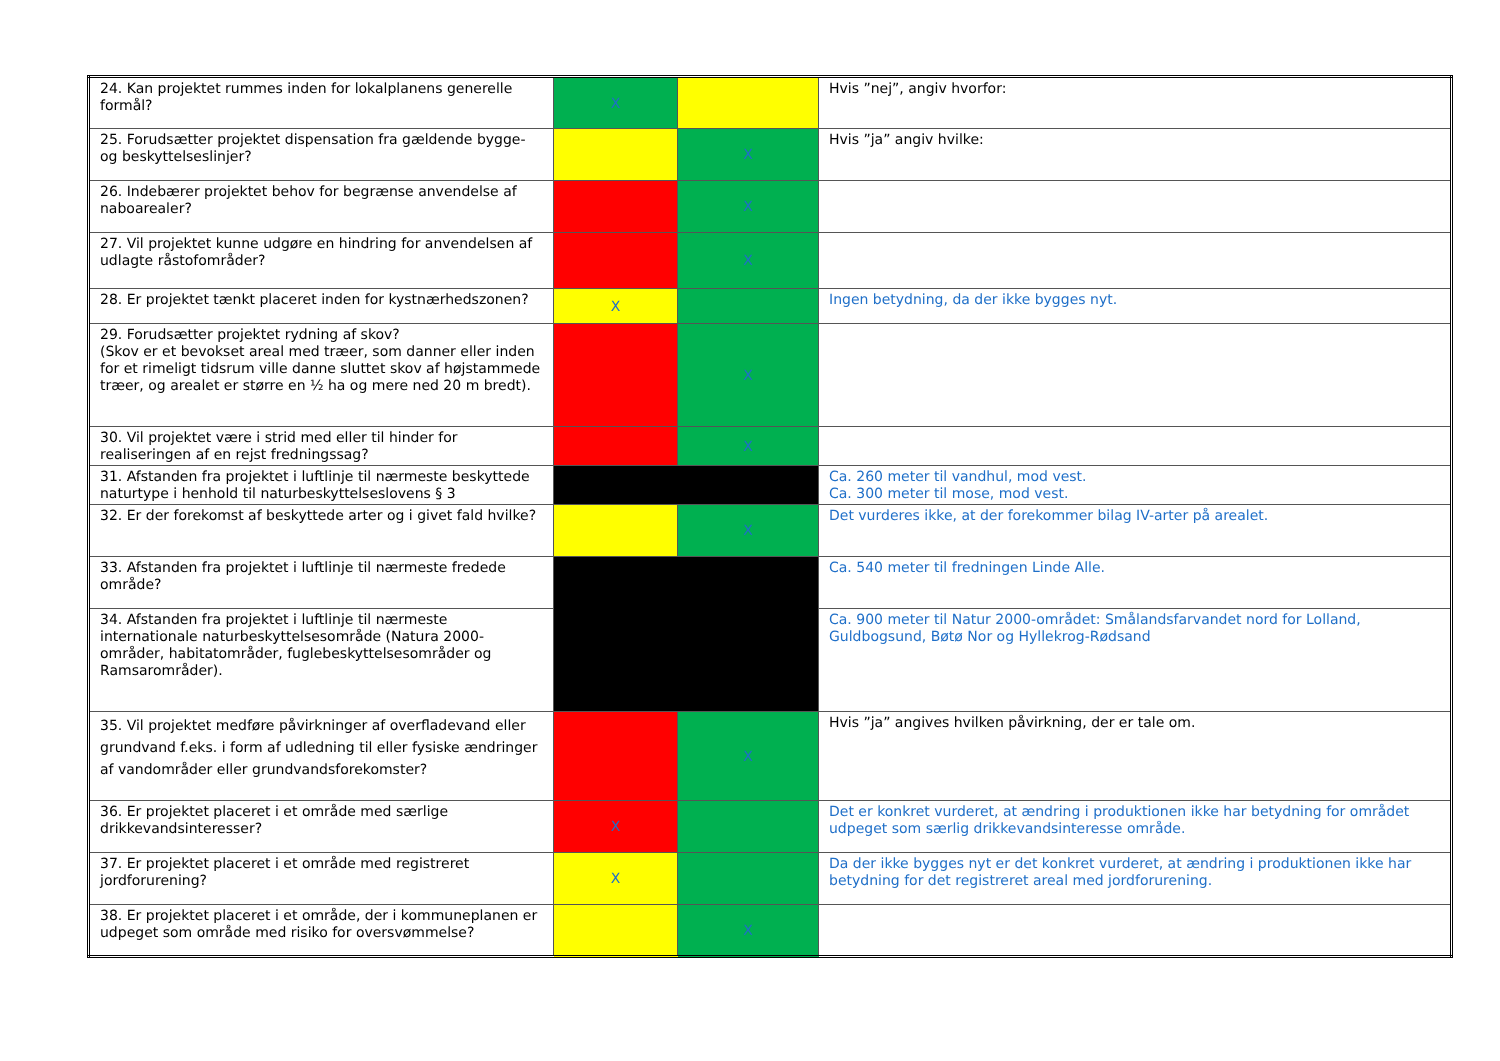| 24. Kan projektet rummes inden for lokalplanens generelle formål? | X | | Hvis ”nej”, angiv hvorfor: |
| 25. Forudsætter projektet dispensation fra gældende bygge- og beskyttelseslinjer? | | X | Hvis ”ja” angiv hvilke: |
| 26. Indebærer projektet behov for begrænse anvendelse af naboarealer? | | X | |
| 27. Vil projektet kunne udgøre en hindring for anvendelsen af udlagte råstofområder? | | X | |
| 28. Er projektet tænkt placeret inden for kystnærhedszonen? | X | | Ingen betydning, da der ikke bygges nyt. |
| 29. Forudsætter projektet rydning af skov? (Skov er et bevokset areal med træer, som danner eller inden for et rimeligt tidsrum ville danne sluttet skov af højstammede træer, og arealet er større en ½ ha og mere ned 20 m bredt). | | X | |
| 30. Vil projektet være i strid med eller til hinder for realiseringen af en rejst fredningssag? | | X | |
| 31. Afstanden fra projektet i luftlinje til nærmeste beskyttede naturtype i henhold til naturbeskyttelseslovens § 3 | | | Ca. 260 meter til vandhul, mod vest. Ca. 300 meter til mose, mod vest. |
| 32. Er der forekomst af beskyttede arter og i givet fald hvilke? | | X | Det vurderes ikke, at der forekommer bilag IV-arter på arealet. |
| 33. Afstanden fra projektet i luftlinje til nærmeste fredede område? | | | Ca. 540 meter til fredningen Linde Alle. |
| 34. Afstanden fra projektet i luftlinje til nærmeste internationale naturbeskyttelsesområde (Natura 2000-områder, habitatområder, fuglebeskyttelsesområder og Ramsarområder). | | | Ca. 900 meter til Natur 2000-området: Smålandsfarvandet nord for Lolland, Guldbogsund, Bøtø Nor og Hyllekrog-Rødsand |
| 35. Vil projektet medføre påvirkninger af overfladevand eller grundvand f.eks. i form af udledning til eller fysiske ændringer af vandområder eller grundvandsforekomster? | | X | Hvis ”ja” angives hvilken påvirkning, der er tale om. |
| 36. Er projektet placeret i et område med særlige drikkevandsinteresser? | X | | Det er konkret vurderet, at ændring i produktionen ikke har betydning for området udpeget som særlig drikkevandsinteresse område. |
| 37. Er projektet placeret i et område med registreret jordforurening? | X | | Da der ikke bygges nyt er det konkret vurderet, at ændring i produktionen ikke har betydning for det registreret areal med jordforurening. |
| 38. Er projektet placeret i et område, der i kommuneplanen er udpeget som område med risiko for oversvømmelse? | | X | |